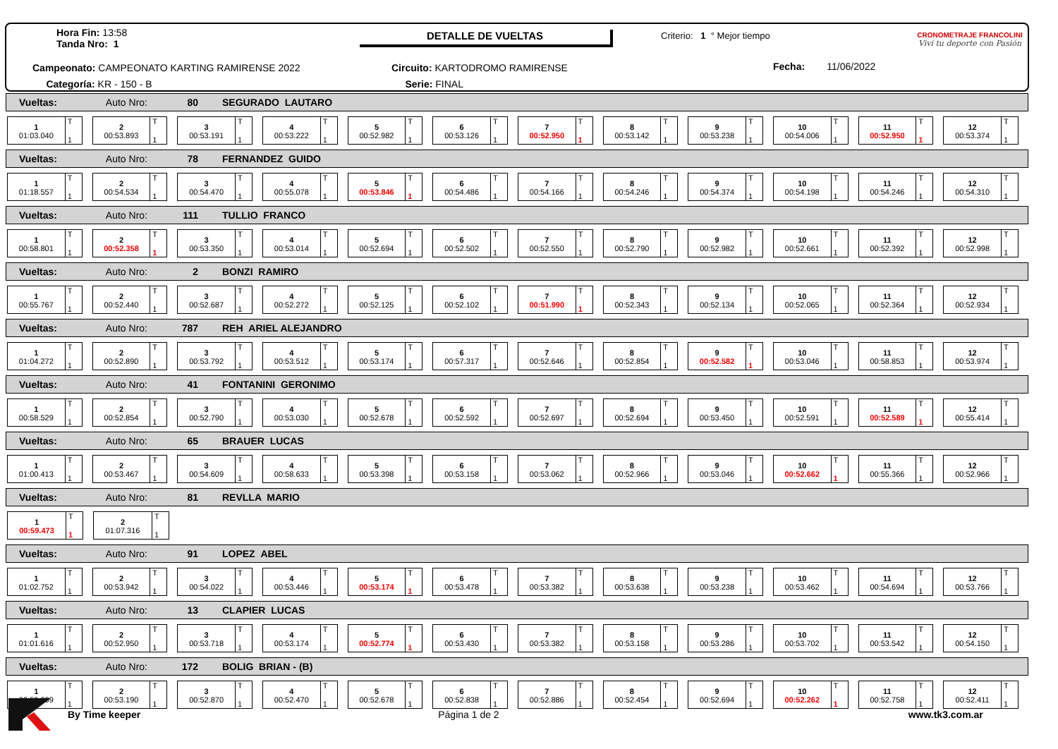DETALLE DE VUELTAS
Hora Fin: 13:58
Tanda Nro: 1
Criterio: 1 ° Mejor tiempo
Campeonato: CAMPEONATO KARTING RAMIRENSE 2022
Categoría: KR - 150 - B
Circuito: KARTODROMO RAMIRENSE
Serie: FINAL
Fecha: 11/06/2022
CRONOMETRAJE FRANCOLINI
Vivi tu deporte con Pasión
Vueltas: Auto Nro: 80 SEGURADO LAUTARO
| 1 01:03.040 T 1 | 2 00:53.893 T 1 | 3 00:53.191 T 1 | 4 00:53.222 T 1 | 5 00:52.982 T 1 | 6 00:53.126 T 1 | 7 00:52.950 T 1 | 8 00:53.142 T 1 | 9 00:53.238 T 1 | 10 00:54.006 T 1 | 11 00:52.950 T 1 | 12 00:53.374 T 1 |
Vueltas: Auto Nro: 78 FERNANDEZ GUIDO
| 1 01:18.557 T 1 | 2 00:54.534 T 1 | 3 00:54.470 T 1 | 4 00:55.078 T 1 | 5 00:53.846 T 1 | 6 00:54.486 T 1 | 7 00:54.166 T 1 | 8 00:54.246 T 1 | 9 00:54.374 T 1 | 10 00:54.198 T 1 | 11 00:54.246 T 1 | 12 00:54.310 T 1 |
Vueltas: Auto Nro: 111 TULLIO FRANCO
| 1 00:58.801 T 1 | 2 00:52.358 T 1 | 3 00:53.350 T 1 | 4 00:53.014 T 1 | 5 00:52.694 T 1 | 6 00:52.502 T 1 | 7 00:52.550 T 1 | 8 00:52.790 T 1 | 9 00:52.982 T 1 | 10 00:52.661 T 1 | 11 00:52.392 T 1 | 12 00:52.998 T 1 |
Vueltas: Auto Nro: 2 BONZI RAMIRO
| 1 00:55.767 T 1 | 2 00:52.440 T 1 | 3 00:52.687 T 1 | 4 00:52.272 T 1 | 5 00:52.125 T 1 | 6 00:52.102 T 1 | 7 00:51.990 T 1 | 8 00:52.343 T 1 | 9 00:52.134 T 1 | 10 00:52.065 T 1 | 11 00:52.364 T 1 | 12 00:52.934 T 1 |
Vueltas: Auto Nro: 787 REH ARIEL ALEJANDRO
| 1 01:04.272 T 1 | 2 00:52.890 T 1 | 3 00:53.792 T 1 | 4 00:53.512 T 1 | 5 00:53.174 T 1 | 6 00:57.317 T 1 | 7 00:52.646 T 1 | 8 00:52.854 T 1 | 9 00:52.582 T 1 | 10 00:53.046 T 1 | 11 00:58.853 T 1 | 12 00:53.974 T 1 |
Vueltas: Auto Nro: 41 FONTANINI GERONIMO
| 1 00:58.529 T 1 | 2 00:52.854 T 1 | 3 00:52.790 T 1 | 4 00:53.030 T 1 | 5 00:52.678 T 1 | 6 00:52.592 T 1 | 7 00:52.697 T 1 | 8 00:52.694 T 1 | 9 00:53.450 T 1 | 10 00:52.591 T 1 | 11 00:52.589 T 1 | 12 00:55.414 T 1 |
Vueltas: Auto Nro: 65 BRAUER LUCAS
| 1 01:00.413 T 1 | 2 00:53.467 T 1 | 3 00:54.609 T 1 | 4 00:58.633 T 1 | 5 00:53.398 T 1 | 6 00:53.158 T 1 | 7 00:53.062 T 1 | 8 00:52.966 T 1 | 9 00:53.046 T 1 | 10 00:52.662 T 1 | 11 00:55.366 T 1 | 12 00:52.966 T 1 |
Vueltas: Auto Nro: 81 REVLLA MARIO
| 1 00:59.473 T 1 | 2 01:07.316 T 1 |
Vueltas: Auto Nro: 91 LOPEZ ABEL
| 1 01:02.752 T 1 | 2 00:53.942 T 1 | 3 00:54.022 T 1 | 4 00:53.446 T 1 | 5 00:53.174 T 1 | 6 00:53.478 T 1 | 7 00:53.382 T 1 | 8 00:53.638 T 1 | 9 00:53.238 T 1 | 10 00:53.462 T 1 | 11 00:54.694 T 1 | 12 00:53.766 T 1 |
Vueltas: Auto Nro: 13 CLAPIER LUCAS
| 1 01:01.616 T 1 | 2 00:52.950 T 1 | 3 00:53.718 T 1 | 4 00:53.174 T 1 | 5 00:52.774 T 1 | 6 00:53.430 T 1 | 7 00:53.382 T 1 | 8 00:53.158 T 1 | 9 00:53.286 T 1 | 10 00:53.702 T 1 | 11 00:53.542 T 1 | 12 00:54.150 T 1 |
Vueltas: Auto Nro: 172 BOLIG BRIAN - (B)
| 1 00:59.809 T 1 | 2 00:53.190 T 1 | 3 00:52.870 T 1 | 4 00:52.470 T 1 | 5 00:52.678 T 1 | 6 00:52.838 T 1 | 7 00:52.886 T 1 | 8 00:52.454 T 1 | 9 00:52.694 T 1 | 10 00:52.262 T 1 | 11 00:52.758 T 1 | 12 00:52.411 T 1 |
By Time keeper Página 1 de 2 www.tk3.com.ar